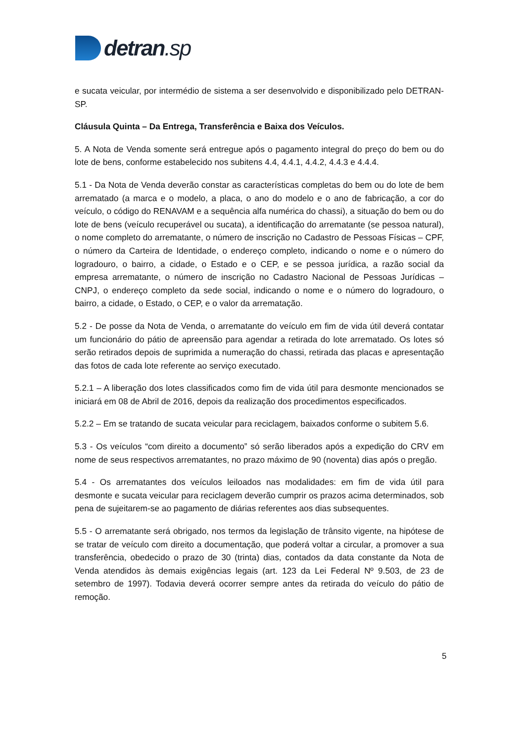detran.sp
e sucata veicular, por intermédio de sistema a ser desenvolvido e disponibilizado pelo DETRAN-SP.
Cláusula Quinta – Da Entrega, Transferência e Baixa dos Veículos.
5. A Nota de Venda somente será entregue após o pagamento integral do preço do bem ou do lote de bens, conforme estabelecido nos subitens 4.4, 4.4.1, 4.4.2, 4.4.3 e 4.4.4.
5.1 - Da Nota de Venda deverão constar as características completas do bem ou do lote de bem arrematado (a marca e o modelo, a placa, o ano do modelo e o ano de fabricação, a cor do veículo, o código do RENAVAM e a sequência alfa numérica do chassi), a situação do bem ou do lote de bens (veículo recuperável ou sucata), a identificação do arrematante (se pessoa natural), o nome completo do arrematante, o número de inscrição no Cadastro de Pessoas Físicas – CPF, o número da Carteira de Identidade, o endereço completo, indicando o nome e o número do logradouro, o bairro, a cidade, o Estado e o CEP, e se pessoa jurídica, a razão social da empresa arrematante, o número de inscrição no Cadastro Nacional de Pessoas Jurídicas – CNPJ, o endereço completo da sede social, indicando o nome e o número do logradouro, o bairro, a cidade, o Estado, o CEP, e o valor da arrematação.
5.2 - De posse da Nota de Venda, o arrematante do veículo em fim de vida útil deverá contatar um funcionário do pátio de apreensão para agendar a retirada do lote arrematado. Os lotes só serão retirados depois de suprimida a numeração do chassi, retirada das placas e apresentação das fotos de cada lote referente ao serviço executado.
5.2.1 – A liberação dos lotes classificados como fim de vida útil para desmonte mencionados se iniciará em 08 de Abril de 2016, depois da realização dos procedimentos especificados.
5.2.2 – Em se tratando de sucata veicular para reciclagem, baixados conforme o subitem 5.6.
5.3 - Os veículos “com direito a documento” só serão liberados após a expedição do CRV em nome de seus respectivos arrematantes, no prazo máximo de 90 (noventa) dias após o pregão.
5.4 - Os arrematantes dos veículos leiloados nas modalidades: em fim de vida útil para desmonte e sucata veicular para reciclagem deverão cumprir os prazos acima determinados, sob pena de sujeitarem-se ao pagamento de diárias referentes aos dias subsequentes.
5.5 - O arrematante será obrigado, nos termos da legislação de trânsito vigente, na hipótese de se tratar de veículo com direito a documentação, que poderá voltar a circular, a promover a sua transferência, obedecido o prazo de 30 (trinta) dias, contados da data constante da Nota de Venda atendidos às demais exigências legais (art. 123 da Lei Federal Nº 9.503, de 23 de setembro de 1997). Todavia deverá ocorrer sempre antes da retirada do veículo do pátio de remoção.
5